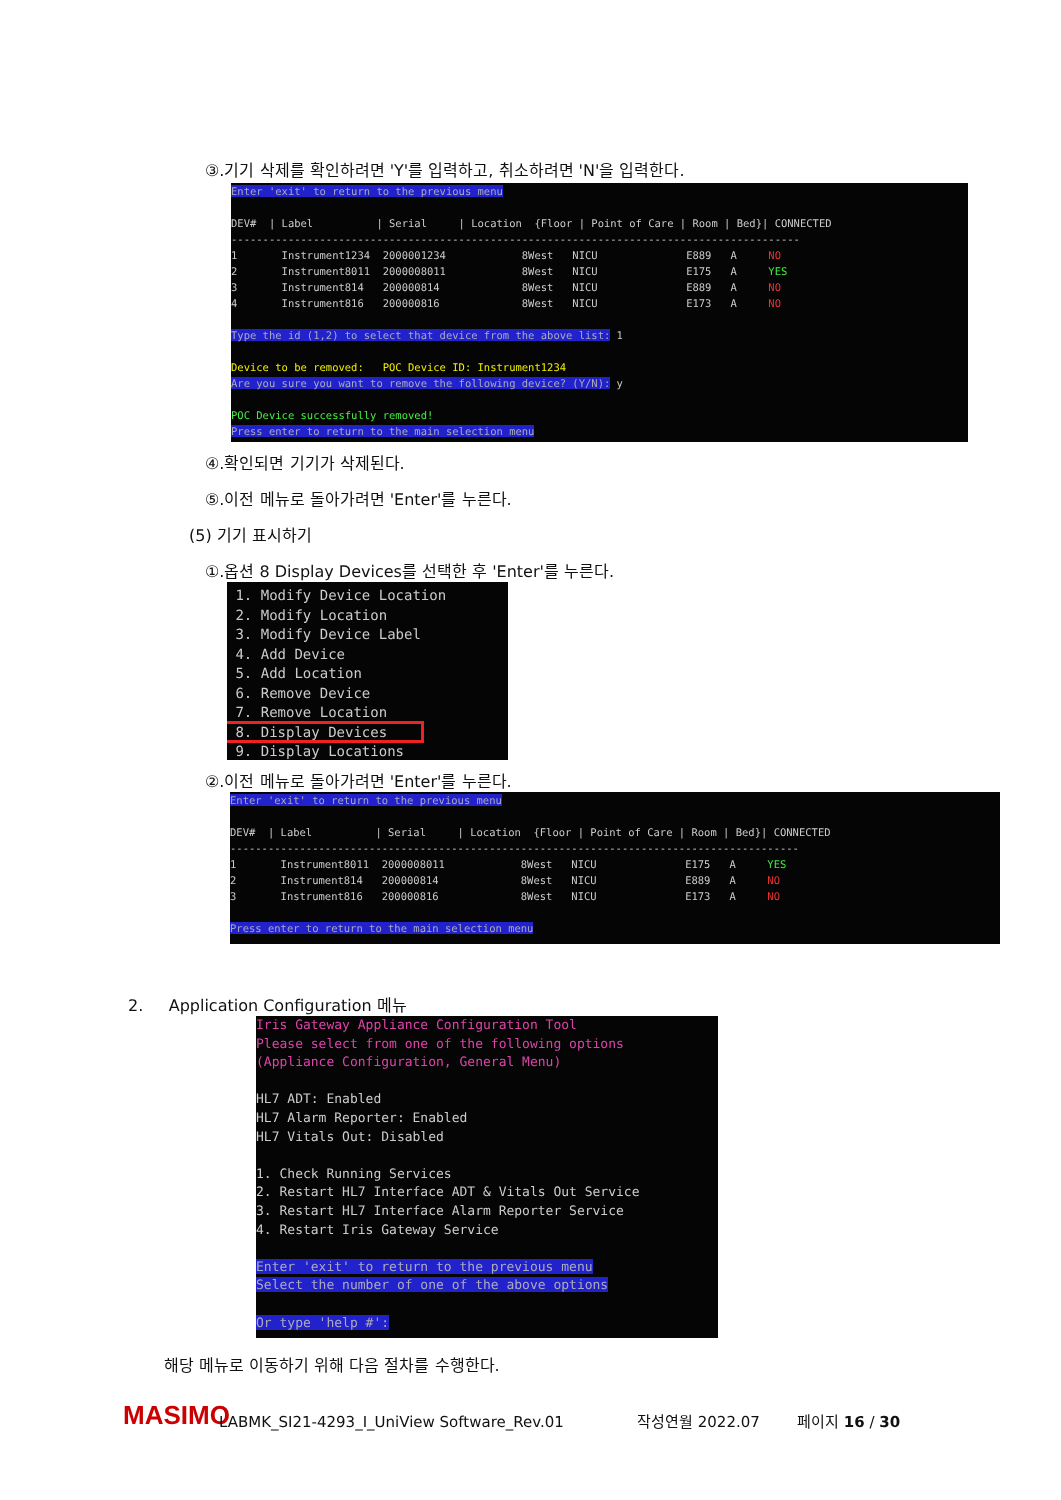③.기기 삭제를 확인하려면 'Y'를 입력하고, 취소하려면 'N'을 입력한다.
Enter 'exit' to return to the previous menu DEV# | Label | Serial | Location {Floor | Point of Care | Room | Bed}| CONNECTED ------------------------------------------------------------------------------------------ 1 Instrument1234 2000001234 8West NICU E889 A NO 2 Instrument8011 2000008011 8West NICU E175 A YES 3 Instrument814 200000814 8West NICU E889 A NO 4 Instrument816 200000816 8West NICU E173 A NO Type the id (1,2) to select that device from the above list: 1 Device to be removed: POC Device ID: Instrument1234 Are you sure you want to remove the following device? (Y/N): y POC Device successfully removed! Press enter to return to the main selection menu
④.확인되면 기기가 삭제된다.
⑤.이전 메뉴로 돌아가려면 'Enter'를 누른다.
(5) 기기 표시하기
①.옵션 8 Display Devices를 선택한 후 'Enter'를 누른다.
1. Modify Device Location 2. Modify Location 3. Modify Device Label 4. Add Device 5. Add Location 6. Remove Device 7. Remove Location 8. Display Devices 9. Display Locations
②.이전 메뉴로 돌아가려면 'Enter'를 누른다.
Enter 'exit' to return to the previous menu DEV# | Label | Serial | Location {Floor | Point of Care | Room | Bed}| CONNECTED ------------------------------------------------------------------------------------------ 1 Instrument8011 2000008011 8West NICU E175 A YES 2 Instrument814 200000814 8West NICU E889 A NO 3 Instrument816 200000816 8West NICU E173 A NO Press enter to return to the main selection menu
2. Application Configuration 메뉴
Iris Gateway Appliance Configuration Tool Please select from one of the following options (Appliance Configuration, General Menu) HL7 ADT: Enabled HL7 Alarm Reporter: Enabled HL7 Vitals Out: Disabled 1. Check Running Services 2. Restart HL7 Interface ADT & Vitals Out Service 3. Restart HL7 Interface Alarm Reporter Service 4. Restart Iris Gateway Service Enter 'exit' to return to the previous menu Select the number of one of the above options Or type 'help #':
해당 메뉴로 이동하기 위해 다음 절차를 수행한다.
MASIMO LABMK_SI21-4293_I_UniView Software_Rev.01 작성연월 2022.07 페이지 16 / 30